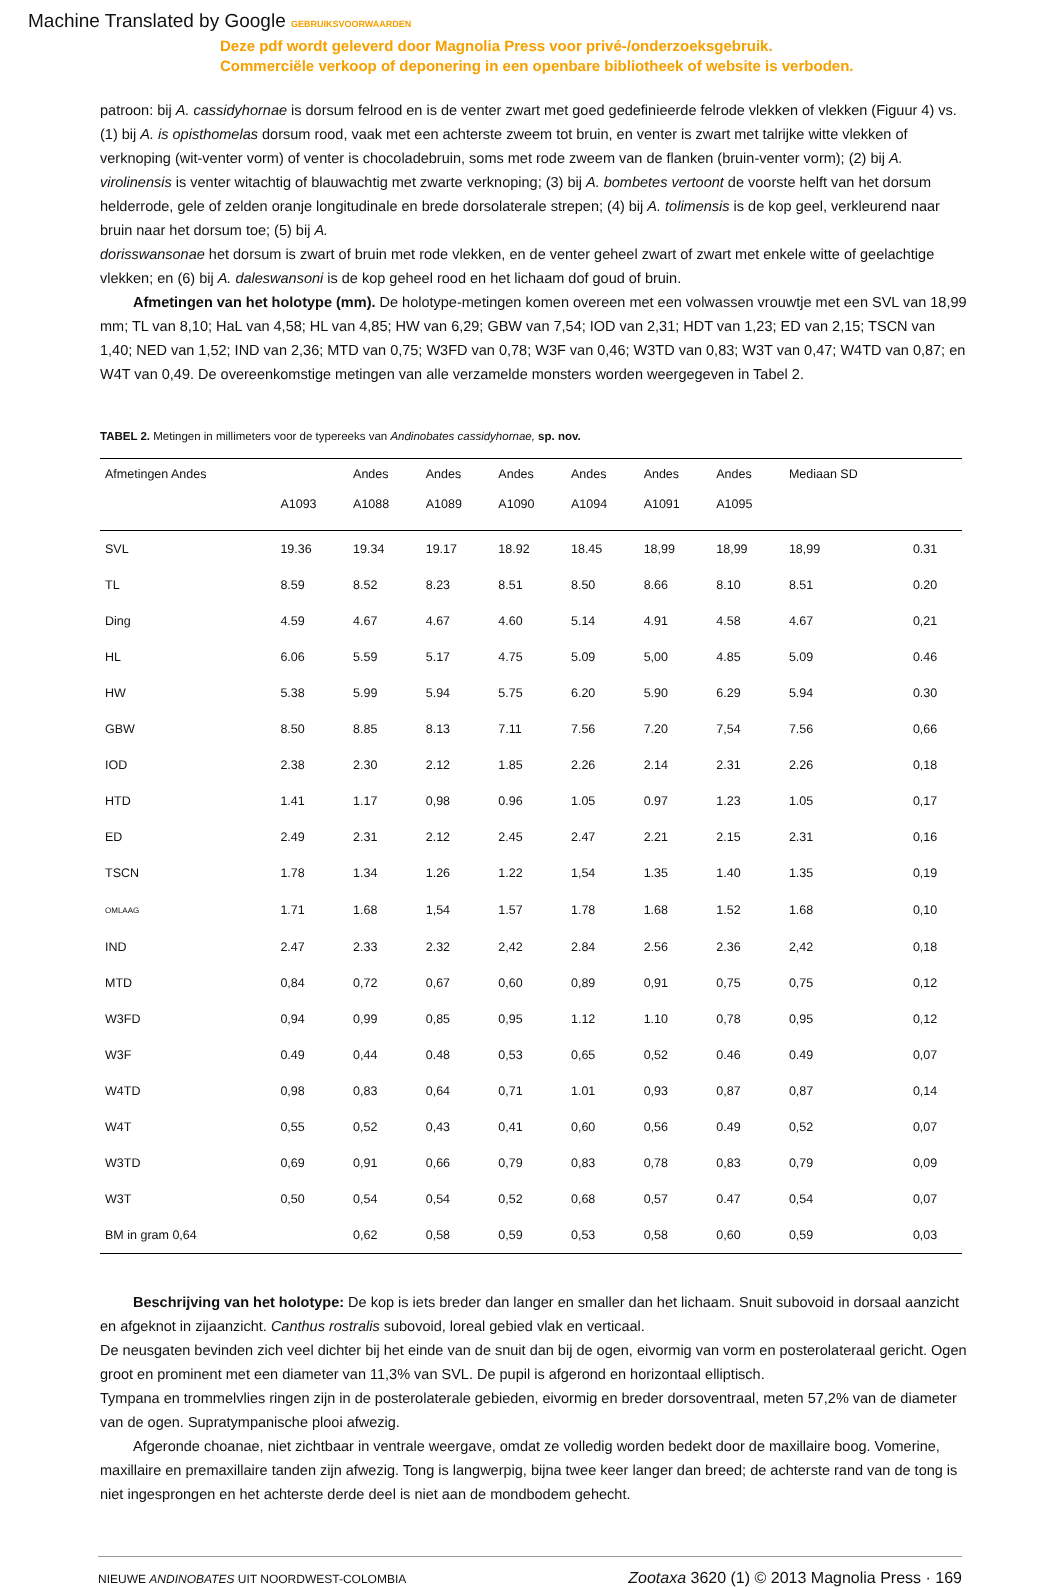Machine Translated by Google GEBRUIKSVOORWAARDEN
Deze pdf wordt geleverd door Magnolia Press voor privé-/onderzoeksgebruik.
Commerciële verkoop of deponering in een openbare bibliotheek of website is verboden.
patroon: bij A. cassidyhornae is dorsum felrood en is de venter zwart met goed gedefinieerde felrode vlekken of vlekken (Figuur 4) vs. (1) bij A. is opisthomelas dorsum rood, vaak met een achterste zweem tot bruin, en venter is zwart met talrijke witte vlekken of verknoping (wit-venter vorm) of venter is chocoladebruin, soms met rode zweem van de flanken (bruin-venter vorm); (2) bij A. virolinensis is venter witachtig of blauwachtig met zwarte verknoping; (3) bij A. bombetes vertoont de voorste helft van het dorsum helderrode, gele of zelden oranje longitudinale en brede dorsolaterale strepen; (4) bij A. tolimensis is de kop geel, verkleurend naar bruin naar het dorsum toe; (5) bij A.
dorisswansonae het dorsum is zwart of bruin met rode vlekken, en de venter geheel zwart of zwart met enkele witte of geelachtige vlekken; en (6) bij A. daleswansoni is de kop geheel rood en het lichaam dof goud of bruin.
Afmetingen van het holotype (mm). De holotype-metingen komen overeen met een volwassen vrouwtje met een SVL van 18,99 mm; TL van 8,10; HaL van 4,58; HL van 4,85; HW van 6,29; GBW van 7,54; IOD van 2,31; HDT van 1,23; ED van 2,15; TSCN van 1,40; NED van 1,52; IND van 2,36; MTD van 0,75; W3FD van 0,78; W3F van 0,46; W3TD van 0,83; W3T van 0,47; W4TD van 0,87; en W4T van 0,49. De overeenkomstige metingen van alle verzamelde monsters worden weergegeven in Tabel 2.
TABEL 2. Metingen in millimeters voor de typereeks van Andinobates cassidyhornae, sp. nov.
| Afmetingen Andes | | Andes | Andes | Andes | Andes | Andes | Andes | Mediaan SD | |
| --- | --- | --- | --- | --- | --- | --- | --- | --- | --- |
| | A1093 | A1088 | A1089 | A1090 | A1094 | A1091 | A1095 | | |
| SVL | 19.36 | 19.34 | 19.17 | 18.92 | 18.45 | 18,99 | 18,99 | 18,99 | 0.31 |
| TL | 8.59 | 8.52 | 8.23 | 8.51 | 8.50 | 8.66 | 8.10 | 8.51 | 0.20 |
| Ding | 4.59 | 4.67 | 4.67 | 4.60 | 5.14 | 4.91 | 4.58 | 4.67 | 0,21 |
| HL | 6.06 | 5.59 | 5.17 | 4.75 | 5.09 | 5,00 | 4.85 | 5.09 | 0.46 |
| HW | 5.38 | 5.99 | 5.94 | 5.75 | 6.20 | 5.90 | 6.29 | 5.94 | 0.30 |
| GBW | 8.50 | 8.85 | 8.13 | 7.11 | 7.56 | 7.20 | 7,54 | 7.56 | 0,66 |
| IOD | 2.38 | 2.30 | 2.12 | 1.85 | 2.26 | 2.14 | 2.31 | 2.26 | 0,18 |
| HTD | 1.41 | 1.17 | 0,98 | 0.96 | 1.05 | 0.97 | 1.23 | 1.05 | 0,17 |
| ED | 2.49 | 2.31 | 2.12 | 2.45 | 2.47 | 2.21 | 2.15 | 2.31 | 0,16 |
| TSCN | 1.78 | 1.34 | 1.26 | 1.22 | 1,54 | 1.35 | 1.40 | 1.35 | 0,19 |
| OMLAAG | 1.71 | 1.68 | 1,54 | 1.57 | 1.78 | 1.68 | 1.52 | 1.68 | 0,10 |
| IND | 2.47 | 2.33 | 2.32 | 2,42 | 2.84 | 2.56 | 2.36 | 2,42 | 0,18 |
| MTD | 0,84 | 0,72 | 0,67 | 0,60 | 0,89 | 0,91 | 0,75 | 0,75 | 0,12 |
| W3FD | 0,94 | 0,99 | 0,85 | 0,95 | 1.12 | 1.10 | 0,78 | 0,95 | 0,12 |
| W3F | 0.49 | 0,44 | 0.48 | 0,53 | 0,65 | 0,52 | 0.46 | 0.49 | 0,07 |
| W4TD | 0,98 | 0,83 | 0,64 | 0,71 | 1.01 | 0,93 | 0,87 | 0,87 | 0,14 |
| W4T | 0,55 | 0,52 | 0,43 | 0,41 | 0,60 | 0,56 | 0.49 | 0,52 | 0,07 |
| W3TD | 0,69 | 0,91 | 0,66 | 0,79 | 0,83 | 0,78 | 0,83 | 0,79 | 0,09 |
| W3T | 0,50 | 0,54 | 0,54 | 0,52 | 0,68 | 0,57 | 0.47 | 0,54 | 0,07 |
| BM in gram 0,64 | | 0,62 | 0,58 | 0,59 | 0,53 | 0,58 | 0,60 | 0,59 | 0,03 |
Beschrijving van het holotype: De kop is iets breder dan langer en smaller dan het lichaam. Snuit subovoid in dorsaal aanzicht en afgeknot in zijaanzicht. Canthus rostralis subovoid, loreal gebied vlak en verticaal.
De neusgaten bevinden zich veel dichter bij het einde van de snuit dan bij de ogen, eivormig van vorm en posterolateraal gericht. Ogen groot en prominent met een diameter van 11,3% van SVL. De pupil is afgerond en horizontaal elliptisch.
Tympana en trommelvlies ringen zijn in de posterolaterale gebieden, eivormig en breder dorsoventraal, meten 57,2% van de diameter van de ogen. Supratympanische plooi afwezig.
Afgeronde choanae, niet zichtbaar in ventrale weergave, omdat ze volledig worden bedekt door de maxillaire boog. Vomerine, maxillaire en premaxillaire tanden zijn afwezig. Tong is langwerpig, bijna twee keer langer dan breed; de achterste rand van de tong is niet ingesprongen en het achterste derde deel is niet aan de mondbodem gehecht.
NIEUWE ANDINOBATES UIT NOORDWEST-COLOMBIA Zootaxa 3620 (1) © 2013 Magnolia Press · 169